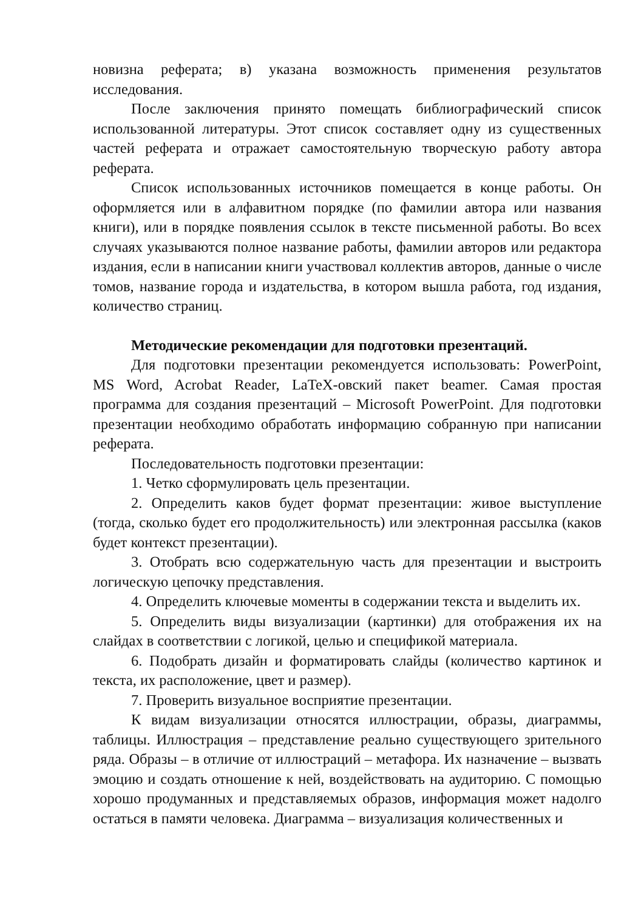новизна реферата; в) указана возможность применения результатов исследования.
После заключения принято помещать библиографический список использованной литературы. Этот список составляет одну из существенных частей реферата и отражает самостоятельную творческую работу автора реферата.
Список использованных источников помещается в конце работы. Он оформляется или в алфавитном порядке (по фамилии автора или названия книги), или в порядке появления ссылок в тексте письменной работы. Во всех случаях указываются полное название работы, фамилии авторов или редактора издания, если в написании книги участвовал коллектив авторов, данные о числе томов, название города и издательства, в котором вышла работа, год издания, количество страниц.
Методические рекомендации для подготовки презентаций.
Для подготовки презентации рекомендуется использовать: PowerPoint, MS Word, Acrobat Reader, LaTeX-овский пакет beamer. Самая простая программа для создания презентаций – Microsoft PowerPoint. Для подготовки презентации необходимо обработать информацию собранную при написании реферата.
Последовательность подготовки презентации:
1. Четко сформулировать цель презентации.
2. Определить каков будет формат презентации: живое выступление (тогда, сколько будет его продолжительность) или электронная рассылка (каков будет контекст презентации).
3. Отобрать всю содержательную часть для презентации и выстроить логическую цепочку представления.
4. Определить ключевые моменты в содержании текста и выделить их.
5. Определить виды визуализации (картинки) для отображения их на слайдах в соответствии с логикой, целью и спецификой материала.
6. Подобрать дизайн и форматировать слайды (количество картинок и текста, их расположение, цвет и размер).
7. Проверить визуальное восприятие презентации.
К видам визуализации относятся иллюстрации, образы, диаграммы, таблицы. Иллюстрация – представление реально существующего зрительного ряда. Образы – в отличие от иллюстраций – метафора. Их назначение – вызвать эмоцию и создать отношение к ней, воздействовать на аудиторию. С помощью хорошо продуманных и представляемых образов, информация может надолго остаться в памяти человека. Диаграмма – визуализация количественных и